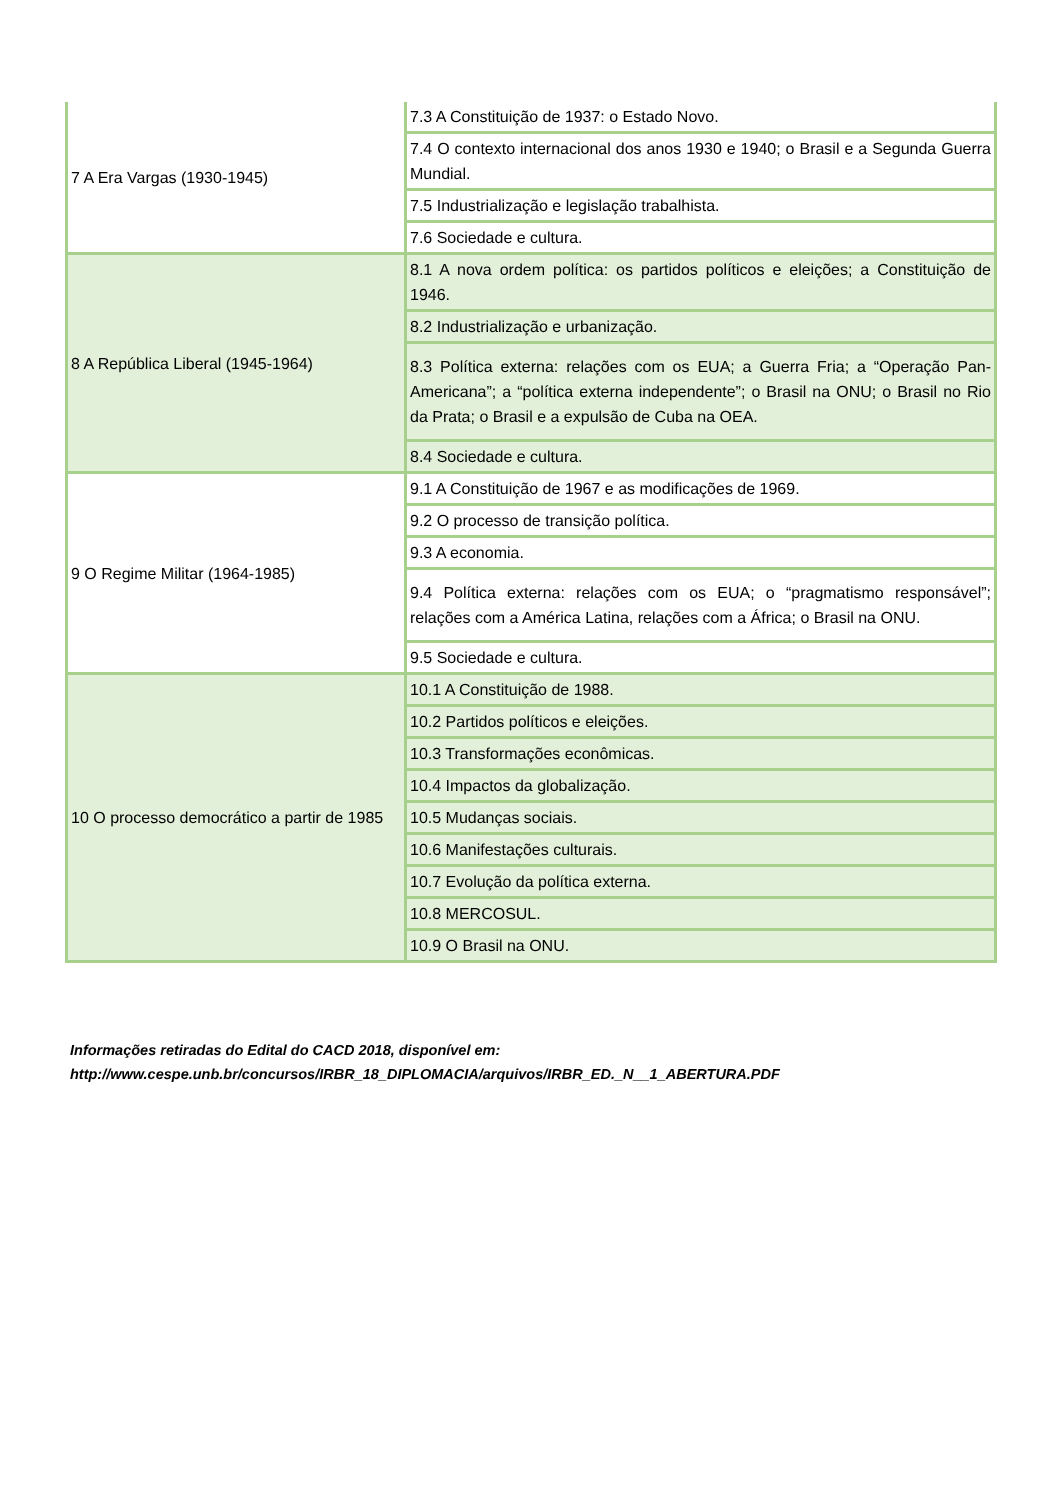| 7 A Era Vargas (1930-1945) | 7.3 A Constituição de 1937: o Estado Novo. |
| | 7.4 O contexto internacional dos anos 1930 e 1940; o Brasil e a Segunda Guerra Mundial. |
| | 7.5 Industrialização e legislação trabalhista. |
| | 7.6 Sociedade e cultura. |
| 8 A República Liberal (1945-1964) | 8.1 A nova ordem política: os partidos políticos e eleições; a Constituição de 1946. |
| | 8.2 Industrialização e urbanização. |
| | 8.3 Política externa: relações com os EUA; a Guerra Fria; a “Operação Pan-Americana”; a “política externa independente”; o Brasil na ONU; o Brasil no Rio da Prata; o Brasil e a expulsão de Cuba na OEA. |
| | 8.4 Sociedade e cultura. |
| 9 O Regime Militar (1964-1985) | 9.1 A Constituição de 1967 e as modificações de 1969. |
| | 9.2 O processo de transição política. |
| | 9.3 A economia. |
| | 9.4 Política externa: relações com os EUA; o “pragmatismo responsável”; relações com a América Latina, relações com a África; o Brasil na ONU. |
| | 9.5 Sociedade e cultura. |
| 10 O processo democrático a partir de 1985 | 10.1 A Constituição de 1988. |
| | 10.2 Partidos políticos e eleições. |
| | 10.3 Transformações econômicas. |
| | 10.4 Impactos da globalização. |
| | 10.5 Mudanças sociais. |
| | 10.6 Manifestações culturais. |
| | 10.7 Evolução da política externa. |
| | 10.8 MERCOSUL. |
| | 10.9 O Brasil na ONU. |
Informações retiradas do Edital do CACD 2018, disponível em:
http://www.cespe.unb.br/concursos/IRBR_18_DIPLOMACIA/arquivos/IRBR_ED._N__1_ABERTURA.PDF